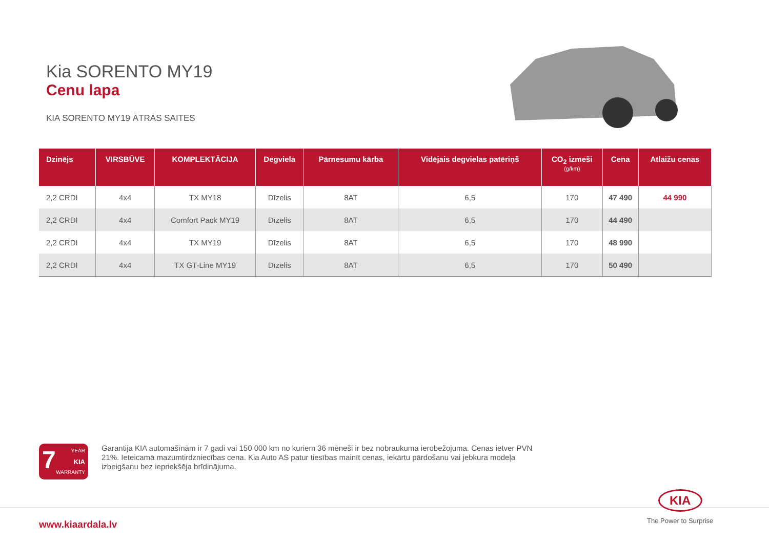Kia SORENTO MY19
Cenu lapa
KIA SORENTO MY19 ĀTRĀS SAITES
| Dzinējs | VIRSBŪVE | KOMPLEKTĀCIJA | Degviela | Pārnesumu kārba | Vidējais degvielas patēriņš | CO<sub>2</sub> izmeši (g/km) | Cena | Atlaižu cenas |
| --- | --- | --- | --- | --- | --- | --- | --- | --- |
| 2,2 CRDI | 4x4 | TX MY18 | Dīzelis | 8AT | 6,5 | 170 | 47 490 | 44 990 |
| 2,2 CRDI | 4x4 | Comfort Pack MY19 | Dīzelis | 8AT | 6,5 | 170 | 44 490 | |
| 2,2 CRDI | 4x4 | TX MY19 | Dīzelis | 8AT | 6,5 | 170 | 48 990 | |
| 2,2 CRDI | 4x4 | TX GT-Line MY19 | Dīzelis | 8AT | 6,5 | 170 | 50 490 | |
7 YEAR
KIA
WARRANTY
Garantija KIA automašīnām ir 7 gadi vai 150 000 km no kuriem 36 mēneši ir bez nobraukuma ierobežojuma. Cenas ietver PVN 21%. Ieteicamā mazumtirdzniecības cena. Kia Auto AS patur tiesības mainīt cenas, iekārtu pārdošanu vai jebkura modeļa izbeigšanu bez iepriekšēja brīdinājuma.
www.kiaardala.lv
KIA
The Power to Surprise